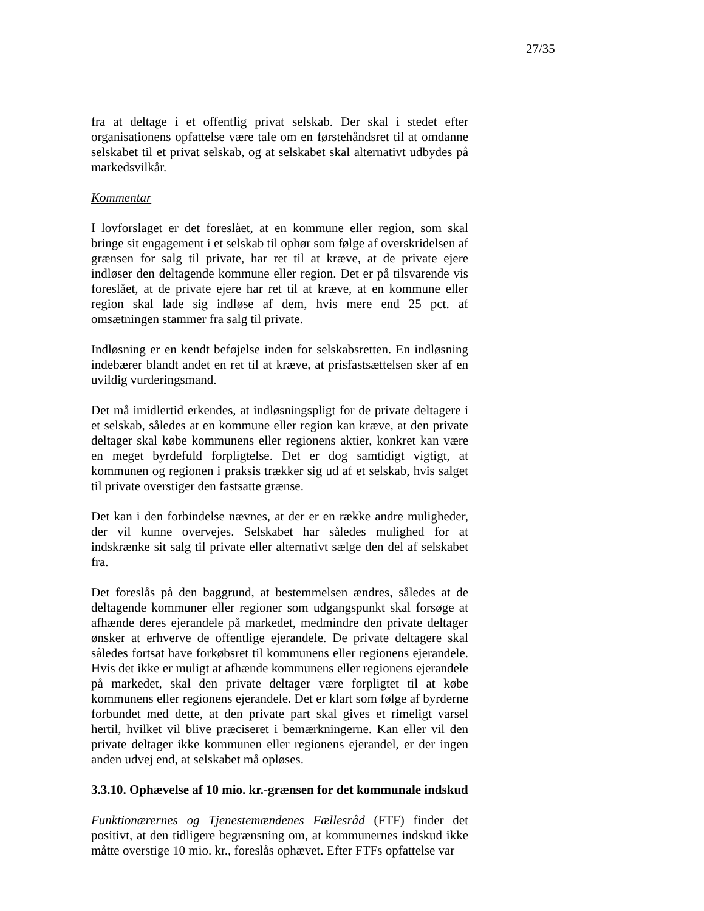27/35
fra at deltage i et offentlig privat selskab. Der skal i stedet efter organisationens opfattelse være tale om en førstehåndsret til at omdanne selskabet til et privat selskab, og at selskabet skal alternativt udbydes på markedsvilkår.
Kommentar
I lovforslaget er det foreslået, at en kommune eller region, som skal bringe sit engagement i et selskab til ophør som følge af overskridelsen af grænsen for salg til private, har ret til at kræve, at de private ejere indløser den deltagende kommune eller region. Det er på tilsvarende vis foreslået, at de private ejere har ret til at kræve, at en kommune eller region skal lade sig indløse af dem, hvis mere end 25 pct. af omsætningen stammer fra salg til private.
Indløsning er en kendt beføjelse inden for selskabsretten. En indløsning indebærer blandt andet en ret til at kræve, at prisfastsættelsen sker af en uvildig vurderingsmand.
Det må imidlertid erkendes, at indløsningspligt for de private deltagere i et selskab, således at en kommune eller region kan kræve, at den private deltager skal købe kommunens eller regionens aktier, konkret kan være en meget byrdefuld forpligtelse. Det er dog samtidigt vigtigt, at kommunen og regionen i praksis trækker sig ud af et selskab, hvis salget til private overstiger den fastsatte grænse.
Det kan i den forbindelse nævnes, at der er en række andre muligheder, der vil kunne overvejes. Selskabet har således mulighed for at indskrænke sit salg til private eller alternativt sælge den del af selskabet fra.
Det foreslås på den baggrund, at bestemmelsen ændres, således at de deltagende kommuner eller regioner som udgangspunkt skal forsøge at afhænde deres ejerandele på markedet, medmindre den private deltager ønsker at erhverve de offentlige ejerandele. De private deltagere skal således fortsat have forkøbsret til kommunens eller regionens ejerandele. Hvis det ikke er muligt at afhænde kommunens eller regionens ejerandele på markedet, skal den private deltager være forpligtet til at købe kommunens eller regionens ejerandele. Det er klart som følge af byrderne forbundet med dette, at den private part skal gives et rimeligt varsel hertil, hvilket vil blive præciseret i bemærkningerne. Kan eller vil den private deltager ikke kommunen eller regionens ejerandel, er der ingen anden udvej end, at selskabet må opløses.
3.3.10. Ophævelse af 10 mio. kr.-grænsen for det kommunale indskud
Funktionærernes og Tjenestemændenes Fællesråd (FTF) finder det positivt, at den tidligere begrænsning om, at kommunernes indskud ikke måtte overstige 10 mio. kr., foreslås ophævet. Efter FTFs opfattelse var